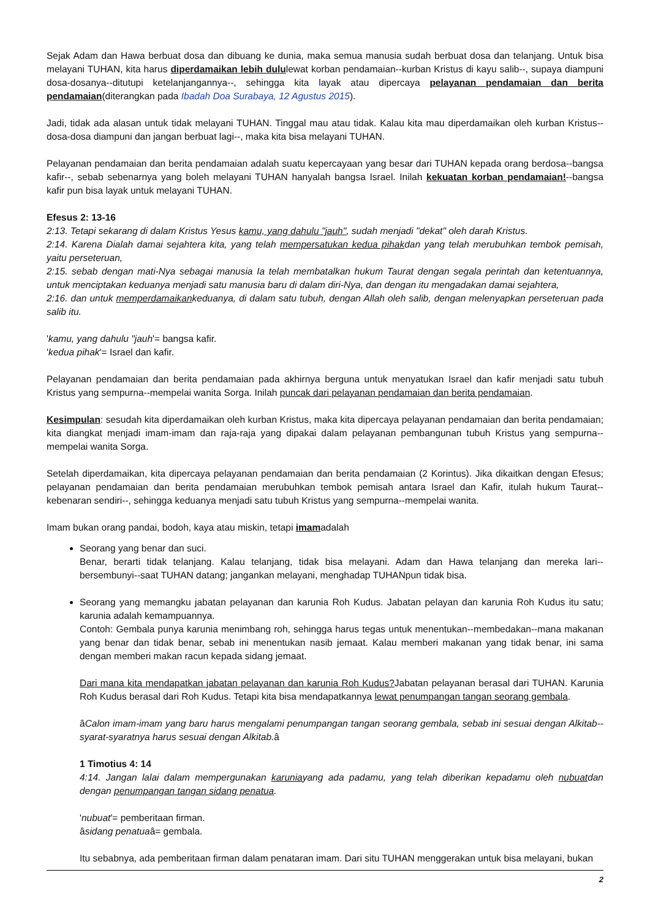Sejak Adam dan Hawa berbuat dosa dan dibuang ke dunia, maka semua manusia sudah berbuat dosa dan telanjang. Untuk bisa melayani TUHAN, kita harus diperdamaikan lebih dululewat korban pendamaian--kurban Kristus di kayu salib--, supaya diampuni dosa-dosanya--ditutupi ketelanjangannya--, sehingga kita layak atau dipercaya pelayanan pendamaian dan berita pendamaian(diterangkan pada Ibadah Doa Surabaya, 12 Agustus 2015).
Jadi, tidak ada alasan untuk tidak melayani TUHAN. Tinggal mau atau tidak. Kalau kita mau diperdamaikan oleh kurban Kristus--dosa-dosa diampuni dan jangan berbuat lagi--, maka kita bisa melayani TUHAN.
Pelayanan pendamaian dan berita pendamaian adalah suatu kepercayaan yang besar dari TUHAN kepada orang berdosa--bangsa kafir--, sebab sebenarnya yang boleh melayani TUHAN hanyalah bangsa Israel. Inilah kekuatan korban pendamaian!--bangsa kafir pun bisa layak untuk melayani TUHAN.
Efesus 2: 13-16
2:13. Tetapi sekarang di dalam Kristus Yesus kamu, yang dahulu "jauh", sudah menjadi "dekat" oleh darah Kristus.
2:14. Karena Dialah damai sejahtera kita, yang telah mempersatukan kedua pihakdan yang telah merubuhkan tembok pemisah, yaitu perseteruan,
2:15. sebab dengan mati-Nya sebagai manusia Ia telah membatalkan hukum Taurat dengan segala perintah dan ketentuannya, untuk menciptakan keduanya menjadi satu manusia baru di dalam diri-Nya, dan dengan itu mengadakan damai sejahtera,
2:16. dan untuk memperdamaikankeduanya, di dalam satu tubuh, dengan Allah oleh salib, dengan melenyapkan perseteruan pada salib itu.
'kamu, yang dahulu "jauh'= bangsa kafir.
'kedua pihak'= Israel dan kafir.
Pelayanan pendamaian dan berita pendamaian pada akhirnya berguna untuk menyatukan Israel dan kafir menjadi satu tubuh Kristus yang sempurna--mempelai wanita Sorga. Inilah puncak dari pelayanan pendamaian dan berita pendamaian.
Kesimpulan: sesudah kita diperdamaikan oleh kurban Kristus, maka kita dipercaya pelayanan pendamaian dan berita pendamaian; kita diangkat menjadi imam-imam dan raja-raja yang dipakai dalam pelayanan pembangunan tubuh Kristus yang sempurna--mempelai wanita Sorga.
Setelah diperdamaikan, kita dipercaya pelayanan pendamaian dan berita pendamaian (2 Korintus). Jika dikaitkan dengan Efesus; pelayanan pendamaian dan berita pendamaian merubuhkan tembok pemisah antara Israel dan Kafir, itulah hukum Taurat--kebenaran sendiri--, sehingga keduanya menjadi satu tubuh Kristus yang sempurna--mempelai wanita.
Imam bukan orang pandai, bodoh, kaya atau miskin, tetapi imamadalah
Seorang yang benar dan suci.
Benar, berarti tidak telanjang. Kalau telanjang, tidak bisa melayani. Adam dan Hawa telanjang dan mereka lari--bersembunyi--saat TUHAN datang; jangankan melayani, menghadap TUHANpun tidak bisa.
Seorang yang memangku jabatan pelayanan dan karunia Roh Kudus. Jabatan pelayan dan karunia Roh Kudus itu satu; karunia adalah kemampuannya.
Contoh: Gembala punya karunia menimbang roh, sehingga harus tegas untuk menentukan--membedakan--mana makanan yang benar dan tidak benar, sebab ini menentukan nasib jemaat. Kalau memberi makanan yang tidak benar, ini sama dengan memberi makan racun kepada sidang jemaat.
Dari mana kita mendapatkan jabatan pelayanan dan karunia Roh Kudus?Jabatan pelayanan berasal dari TUHAN. Karunia Roh Kudus berasal dari Roh Kudus. Tetapi kita bisa mendapatkannya lewat penumpangan tangan seorang gembala.
âCalon imam-imam yang baru harus mengalami penumpangan tangan seorang gembala, sebab ini sesuai dengan Alkitab--syarat-syaratnya harus sesuai dengan Alkitab. â
1 Timotius 4: 14
4:14. Jangan lalai dalam mempergunakan karuniayang ada padamu, yang telah diberikan kepadamu oleh nubuatdan dengan penumpangan tangan sidang penatua.
'nubuat'= pemberitaan firman.
âsidang penatuaâ= gembala.
Itu sebabnya, ada pemberitaan firman dalam penataran imam. Dari situ TUHAN menggerakan untuk bisa melayani, bukan
2